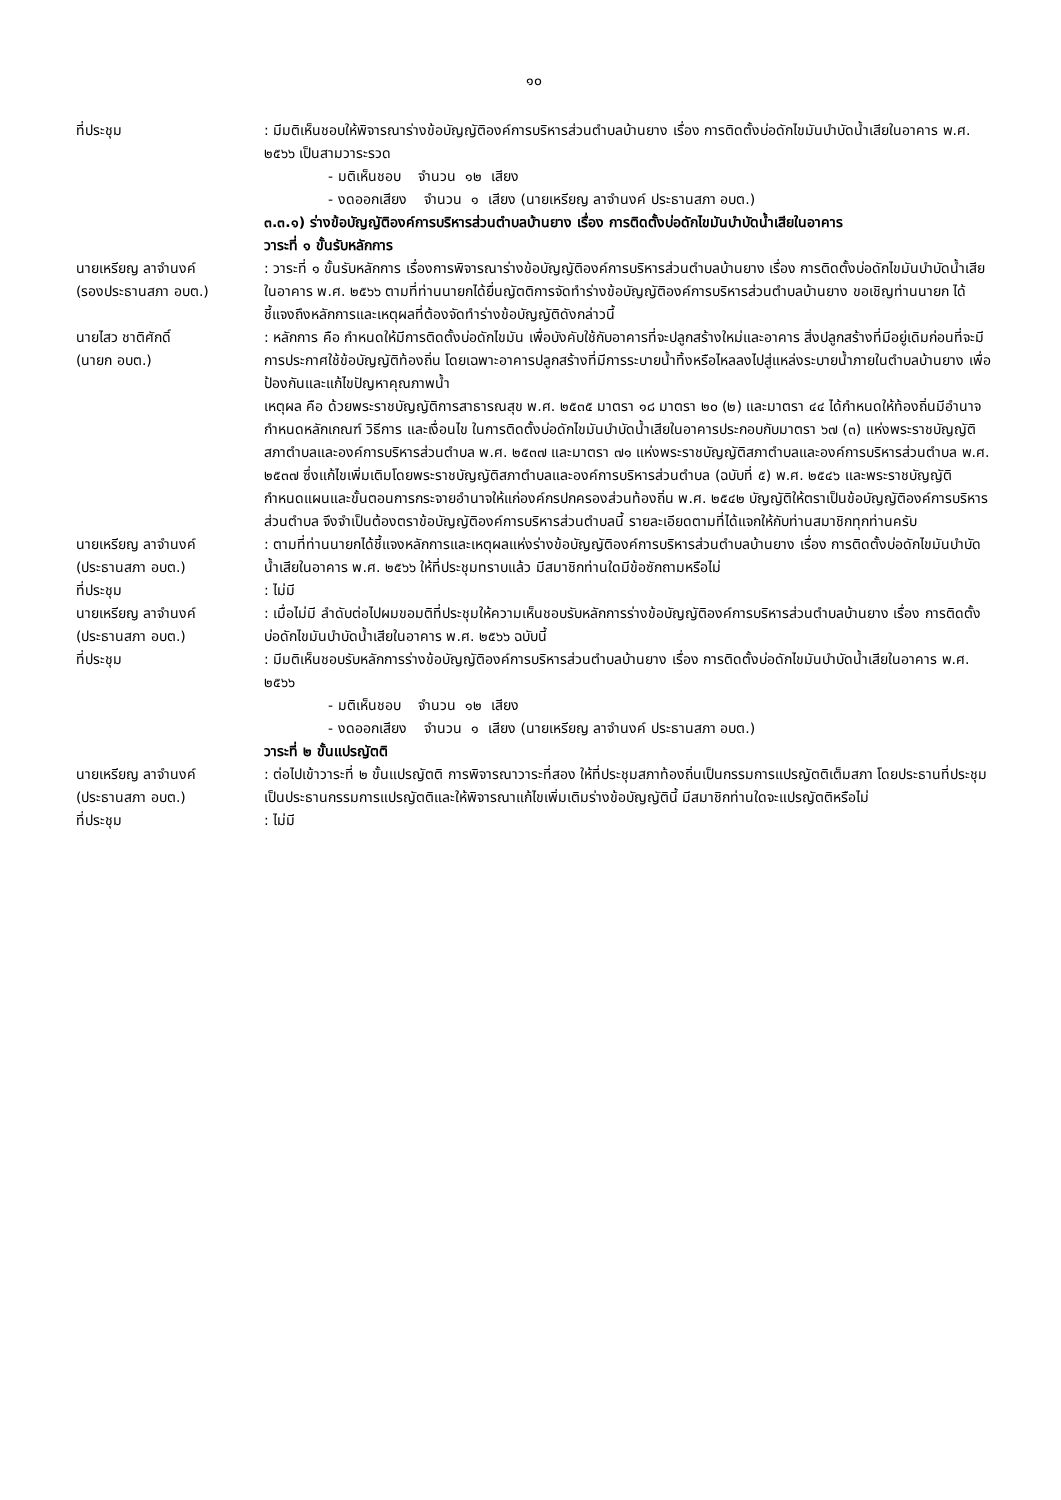๑๐
ที่ประชุม : มีมติเห็นชอบให้พิจารณาร่างข้อบัญญัติองค์การบริหารส่วนตำบลบ้านยาง เรื่อง การติดตั้งบ่อดักไขมันบำบัดน้ำเสียในอาคาร พ.ศ. ๒๕๖๖ เป็นสามวาระรวด
- มติเห็นชอบ จำนวน ๑๒ เสียง
- งดออกเสียง จำนวน ๑ เสียง (นายเหรียญ ลาจำนงค์ ประธานสภา อบต.)
๓.๓.๑) ร่างข้อบัญญัติองค์การบริหารส่วนตำบลบ้านยาง เรื่อง การติดตั้งบ่อดักไขมันบำบัดน้ำเสียในอาคาร
วาระที่ ๑ ขั้นรับหลักการ
นายเหรียญ ลาจำนงค์
(รองประธานสภา อบต.)
: วาระที่ ๑ ขั้นรับหลักการ เรื่องการพิจารณาร่างข้อบัญญัติองค์การบริหารส่วนตำบลบ้านยาง เรื่อง การติดตั้งบ่อดักไขมันบำบัดน้ำเสียในอาคาร พ.ศ. ๒๕๖๖ ตามที่ท่านนายกได้ยื่นญัตติการจัดทำร่างข้อบัญญัติองค์การบริหารส่วนตำบลบ้านยาง ขอเชิญท่านนายก ได้ชี้แจงถึงหลักการและเหตุผลที่ต้องจัดทำร่างข้อบัญญัติดังกล่าวนี้
นายไสว ชาติศักดิ์
(นายก อบต.)
: หลักการ คือ กำหนดให้มีการติดตั้งบ่อดักไขมัน เพื่อบังคับใช้กับอาคารที่จะปลูกสร้างใหม่และอาคาร สิ่งปลูกสร้างที่มีอยู่เดิมก่อนที่จะมีการประกาศใช้ข้อบัญญัติท้องถิ่น โดยเฉพาะอาคารปลูกสร้างที่มีการระบายน้ำทิ้งหรือไหลลงไปสู่แหล่งระบายน้ำภายในตำบลบ้านยาง เพื่อป้องกันและแก้ไขปัญหาคุณภาพน้ำ
เหตุผล คือ ด้วยพระราชบัญญัติการสาธารณสุข พ.ศ. ๒๕๓๕ มาตรา ๑๘ มาตรา ๒๐ (๒) และมาตรา ๔๔ ได้กำหนดให้ท้องถิ่นมีอำนาจกำหนดหลักเกณฑ์ วิธีการ และเงื่อนไข ในการติดตั้งบ่อดักไขมันบำบัดน้ำเสียในอาคารประกอบกับมาตรา ๖๗ (๓) แห่งพระราชบัญญัติสภาตำบลและองค์การบริหารส่วนตำบล พ.ศ. ๒๕๓๗ และมาตรา ๗๑ แห่งพระราชบัญญัติสภาตำบลและองค์การบริหารส่วนตำบล พ.ศ. ๒๕๓๗ ซึ่งแก้ไขเพิ่มเติมโดยพระราชบัญญัติสภาตำบลและองค์การบริหารส่วนตำบล (ฉบับที่ ๕) พ.ศ. ๒๕๔๖ และพระราชบัญญัติกำหนดแผนและขั้นตอนการกระจายอำนาจให้แก่องค์กรปกครองส่วนท้องถิ่น พ.ศ. ๒๕๔๒ บัญญัติให้ตราเป็นข้อบัญญัติองค์การบริหารส่วนตำบล จึงจำเป็นต้องตราข้อบัญญัติองค์การบริหารส่วนตำบลนี้ รายละเอียดตามที่ได้แจกให้กับท่านสมาชิกทุกท่านครับ
นายเหรียญ ลาจำนงค์
(ประธานสภา อบต.)
: ตามที่ท่านนายกได้ชี้แจงหลักการและเหตุผลแห่งร่างข้อบัญญัติองค์การบริหารส่วนตำบลบ้านยาง เรื่อง การติดตั้งบ่อดักไขมันบำบัดน้ำเสียในอาคาร พ.ศ. ๒๕๖๖ ให้ที่ประชุมทราบแล้ว มีสมาชิกท่านใดมีข้อซักถามหรือไม่
ที่ประชุม : ไม่มี
นายเหรียญ ลาจำนงค์
(ประธานสภา อบต.)
: เมื่อไม่มี ลำดับต่อไปผมขอมติที่ประชุมให้ความเห็นชอบรับหลักการร่างข้อบัญญัติองค์การบริหารส่วนตำบลบ้านยาง เรื่อง การติดตั้งบ่อดักไขมันบำบัดน้ำเสียในอาคาร พ.ศ. ๒๕๖๖ ฉบับนี้
ที่ประชุม : มีมติเห็นชอบรับหลักการร่างข้อบัญญัติองค์การบริหารส่วนตำบลบ้านยาง เรื่อง การติดตั้งบ่อดักไขมันบำบัดน้ำเสียในอาคาร พ.ศ. ๒๕๖๖
- มติเห็นชอบ จำนวน ๑๒ เสียง
- งดออกเสียง จำนวน ๑ เสียง (นายเหรียญ ลาจำนงค์ ประธานสภา อบต.)
วาระที่ ๒ ขั้นแปรญัตติ
นายเหรียญ ลาจำนงค์
(ประธานสภา อบต.)
: ต่อไปเข้าวาระที่ ๒ ขั้นแปรญัตติ การพิจารณาวาระที่สอง ให้ที่ประชุมสภาท้องถิ่นเป็นกรรมการแปรญัตติเต็มสภา โดยประธานที่ประชุมเป็นประธานกรรมการแปรญัตติและให้พิจารณาแก้ไขเพิ่มเติมร่างข้อบัญญัตินี้ มีสมาชิกท่านใดจะแปรญัตติหรือไม่
ที่ประชุม : ไม่มี